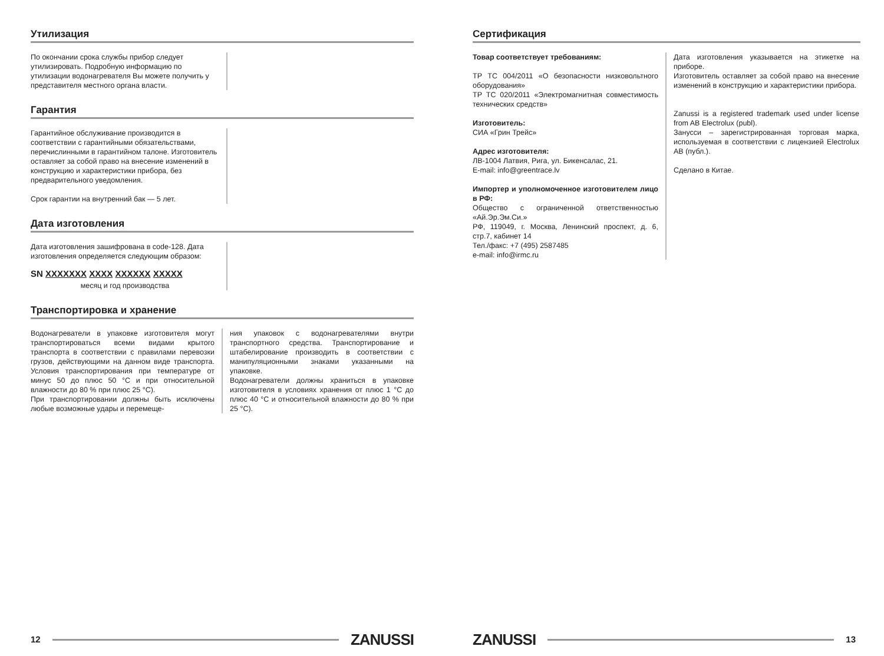Утилизация
По окончании срока службы прибор следует утилизировать. Подробную информацию по утилизации водонагревателя Вы можете получить у представителя местного органа власти.
Гарантия
Гарантийное обслуживание производится в соответствии с гарантийными обязательствами, перечислинными в гарантийном талоне. Изготовитель оставляет за собой право на внесение изменений в конструкцию и характеристики прибора, без предварительного уведомления.
Срок гарантии на внутренний бак — 5 лет.
Дата изготовления
Дата изготовления зашифрована в code-128. Дата изготовления определяется следующим образом:
SN XXXXXXX XXXX XXXXXX XXXXX
месяц и год производства
Транспортировка и хранение
Водонагреватели в упаковке изготовителя могут транспортироваться всеми видами крытого транспорта в соответствии с правилами перевозки грузов, действующими на данном виде транспорта. Условия транспортирования при температуре от минус 50 до плюс 50 °C и при относительной влажности до 80 % при плюс 25 °C).
При транспортировании должны быть исключены любые возможные удары и перемеще-
ния упаковок с водонагревателями внутри транспортного средства. Транспортирование и штабелирование производить в соответствии с манипуляционными знаками указанными на упаковке.
Водонагреватели должны храниться в упаковке изготовителя в условиях хранения от плюс 1 °C до плюс 40 °C и относительной влажности до 80 % при 25 °C).
12 ZANUSSI
Сертификация
Товар соответствует требованиям:
ТР ТС 004/2011 «О безопасности низковольтного оборудования»
ТР ТС 020/2011 «Электромагнитная совместимость технических средств»
Изготовитель:
СИА «Грин Трейс»
Адрес изготовителя:
ЛВ-1004 Латвия, Рига, ул. Бикенсалас, 21.
E-mail: info@greentrace.lv
Импортер и уполномоченное изготовителем лицо в РФ:
Общество с ограниченной ответственностью «Ай.Эр.Эм.Си.»
РФ, 119049, г. Москва, Ленинский проспект, д. 6, стр.7, кабинет 14
Тел./факс: +7 (495) 2587485
e-mail: info@irmc.ru
Дата изготовления указывается на этикетке на приборе.
Изготовитель оставляет за собой право на внесение изменений в конструкцию и характеристики прибора.
Zanussi is a registered trademark used under license from AB Electrolux (publ).
Занусси – зарегистрированная торговая марка, используемая в соответствии с лицензией Electrolux AB (публ.).
Сделано в Китае.
ZANUSSI 13